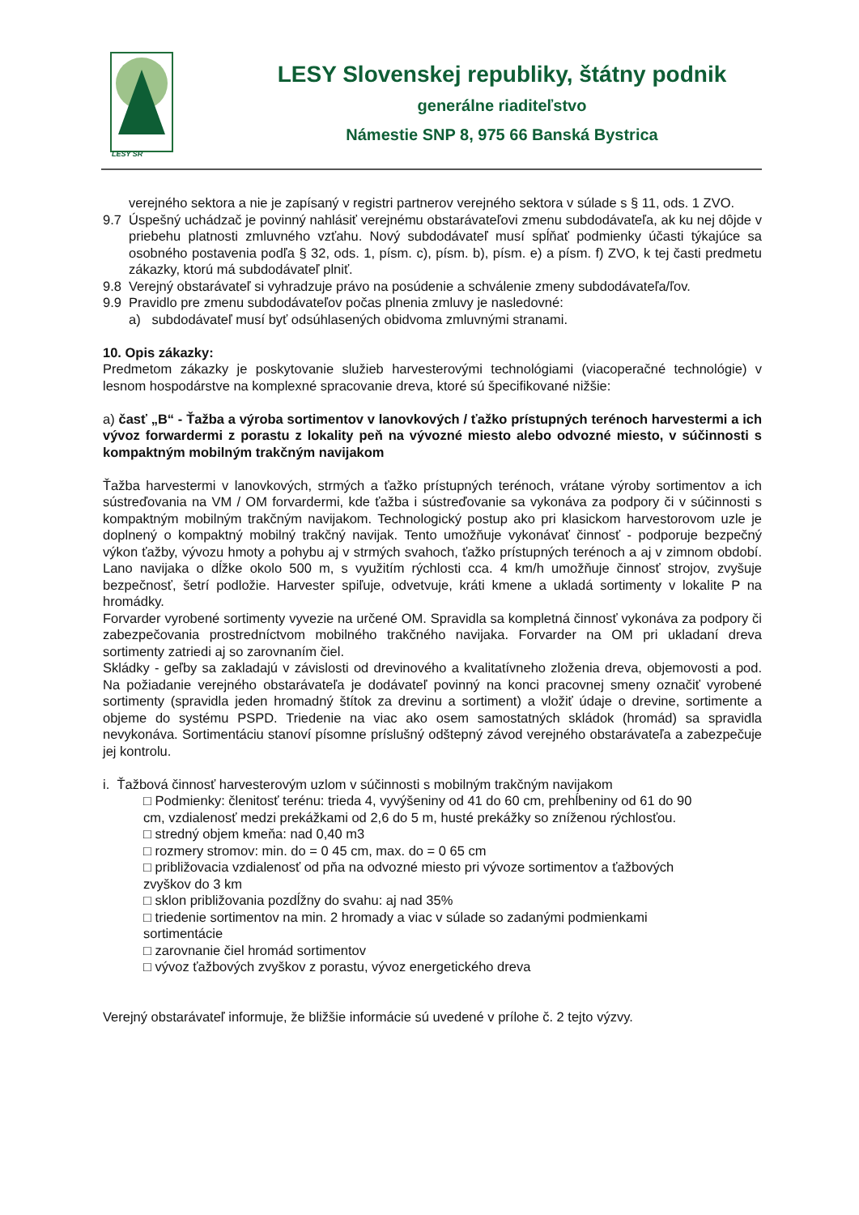LESY SR
LESY Slovenskej republiky, štátny podnik
generálne riaditeľstvo
Námestie SNP 8, 975 66 Banská Bystrica
verejného sektora a nie je zapísaný v registri partnerov verejného sektora v súlade s § 11, ods. 1 ZVO.
9.7 Úspešný uchádzač je povinný nahlásiť verejnému obstarávateľovi zmenu subdodávateľa, ak ku nej dôjde v priebehu platnosti zmluvného vzťahu. Nový subdodávateľ musí spĺňať podmienky účasti týkajúce sa osobného postavenia podľa § 32, ods. 1, písm. c), písm. b), písm. e) a písm. f) ZVO, k tej časti predmetu zákazky, ktorú má subdodávateľ plniť.
9.8 Verejný obstarávateľ si vyhradzuje právo na posúdenie a schválenie zmeny subdodávateľa/ľov.
9.9 Pravidlo pre zmenu subdodávateľov počas plnenia zmluvy je nasledovné:
a) subdodávateľ musí byť odsúhlasených obidvoma zmluvnými stranami.
10. Opis zákazky:
Predmetom zákazky je poskytovanie služieb harvesterovými technológiami (viacoperačné technológie) v lesnom hospodárstve na komplexné spracovanie dreva, ktoré sú špecifikované nižšie:
a) časť „B“ - Ťažba a výroba sortimentov v lanovkových / ťažko prístupných terénoch harvestermi a ich vývoz forwardermi z porastu z lokality peň na vývozné miesto alebo odvozné miesto, v súčinnosti s kompaktným mobilným trakčným navijakom
Ťažba harvestermi v lanovkových, strmých a ťažko prístupných terénoch, vrátane výroby sortimentov a ich sústreďovania na VM / OM forvardermi, kde ťažba i sústreďovanie sa vykonáva za podpory či v súčinnosti s kompaktným mobilným trakčným navijakom. Technologický postup ako pri klasickom harvestorovom uzle je doplnený o kompaktný mobilný trakčný navijak. Tento umožňuje vykonávať činnosť - podporuje bezpečný výkon ťažby, vývozu hmoty a pohybu aj v strmých svahoch, ťažko prístupných terénoch a aj v zimnom období. Lano navijaka o dĺžke okolo 500 m, s využitím rýchlosti cca. 4 km/h umožňuje činnosť strojov, zvyšuje bezpečnosť, šetrí podložie. Harvester spiľuje, odvetvuje, kráti kmene a ukladá sortimenty v lokalite P na hromádky.
Forvarder vyrobené sortimenty vyvezie na určené OM. Spravidla sa kompletná činnosť vykonáva za podpory či zabezpečovania prostredníctvom mobilného trakčného navijaka. Forvarder na OM pri ukladaní dreva sortimenty zatriedi aj so zarovnaním čiel.
Skládky - geľby sa zakladajú v závislosti od drevinového a kvalitatívneho zloženia dreva, objemovosti a pod. Na požiadanie verejného obstarávateľa je dodávateľ povinný na konci pracovnej smeny označiť vyrobené sortimenty (spravidla jeden hromadný štítok za drevinu a sortiment) a vložiť údaje o drevine, sortimente a objeme do systému PSPD. Triedenie na viac ako osem samostatných skládok (hromád) sa spravidla nevykonáva. Sortimentáciu stanoví písomne príslušný odštepný závod verejného obstarávateľa a zabezpečuje jej kontrolu.
i. Ťažbová činnosť harvesterovým uzlom v súčinnosti s mobilným trakčným navijakom
□ Podmienky: členitosť terénu: trieda 4, vyvýšeniny od 41 do 60 cm, prehĺbeniny od 61 do 90 cm, vzdialenosť medzi prekážkami od 2,6 do 5 m, husté prekážky so zníženou rýchlosťou.
□ stredný objem kmeňa: nad 0,40 m3
□ rozmery stromov: min. do = 0 45 cm, max. do = 0 65 cm
□ približovacia vzdialenosť od pňa na odvozné miesto pri vývoze sortimentov a ťažbových zvyškov do 3 km
□ sklon približovania pozdĺžny do svahu: aj nad 35%
□ triedenie sortimentov na min. 2 hromady a viac v súlade so zadanými podmienkami sortimentácie
□ zarovnanie čiel hromád sortimentov
□ vývoz ťažbových zvyškov z porastu, vývoz energetického dreva
Verejný obstarávateľ informuje, že bližšie informácie sú uvedené v prílohe č. 2 tejto výzvy.